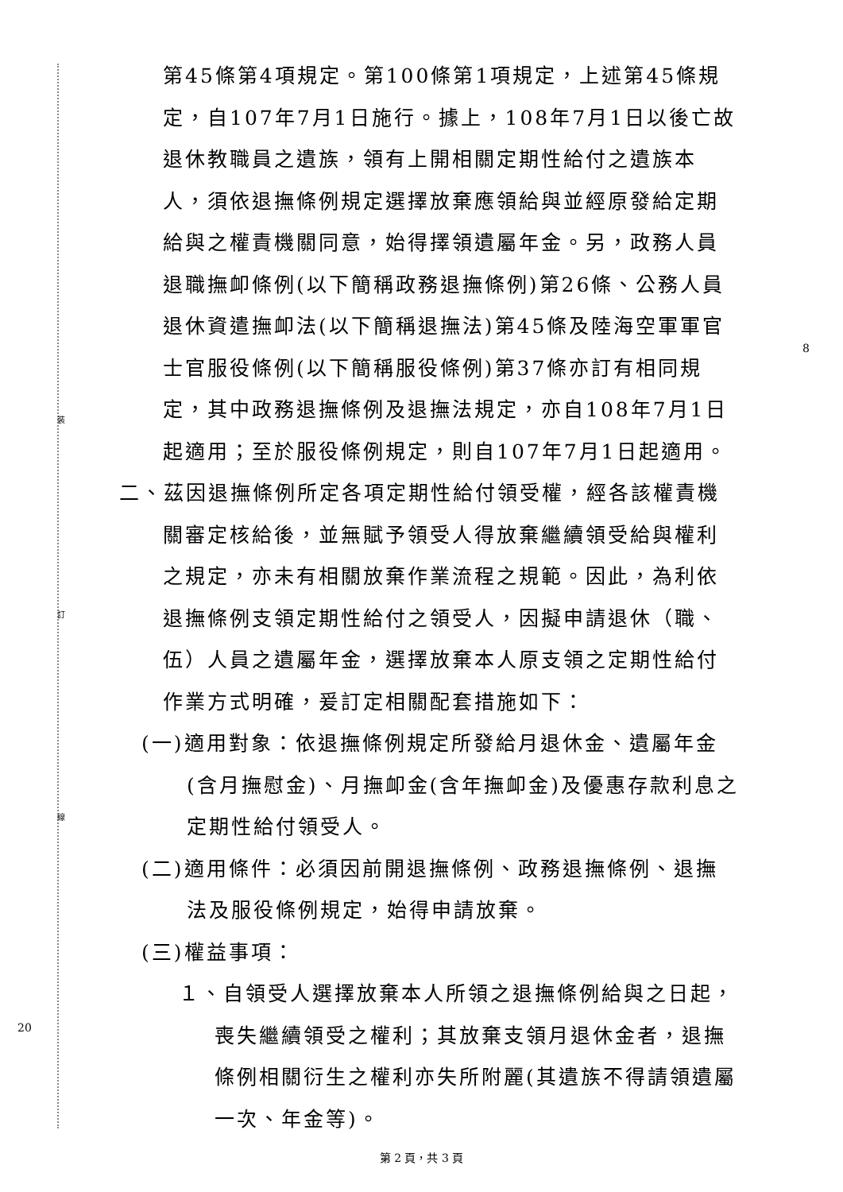裝
訂
線
8
20
第45條第4項規定。第100條第1項規定，上述第45條規定，自107年7月1日施行。據上，108年7月1日以後亡故退休教職員之遺族，領有上開相關定期性給付之遺族本人，須依退撫條例規定選擇放棄應領給與並經原發給定期給與之權責機關同意，始得擇領遺屬年金。另，政務人員退職撫卹條例(以下簡稱政務退撫條例)第26條、公務人員退休資遣撫卹法(以下簡稱退撫法)第45條及陸海空軍軍官士官服役條例(以下簡稱服役條例)第37條亦訂有相同規定，其中政務退撫條例及退撫法規定，亦自108年7月1日起適用；至於服役條例規定，則自107年7月1日起適用。
二、茲因退撫條例所定各項定期性給付領受權，經各該權責機關審定核給後，並無賦予領受人得放棄繼續領受給與權利之規定，亦未有相關放棄作業流程之規範。因此，為利依退撫條例支領定期性給付之領受人，因擬申請退休（職、伍）人員之遺屬年金，選擇放棄本人原支領之定期性給付作業方式明確，爰訂定相關配套措施如下：
(一)適用對象：依退撫條例規定所發給月退休金、遺屬年金(含月撫慰金)、月撫卹金(含年撫卹金)及優惠存款利息之定期性給付領受人。
(二)適用條件：必須因前開退撫條例、政務退撫條例、退撫法及服役條例規定，始得申請放棄。
(三)權益事項：
１、自領受人選擇放棄本人所領之退撫條例給與之日起，喪失繼續領受之權利；其放棄支領月退休金者，退撫條例相關衍生之權利亦失所附麗(其遺族不得請領遺屬一次、年金等)。
第 2 頁，共 3 頁